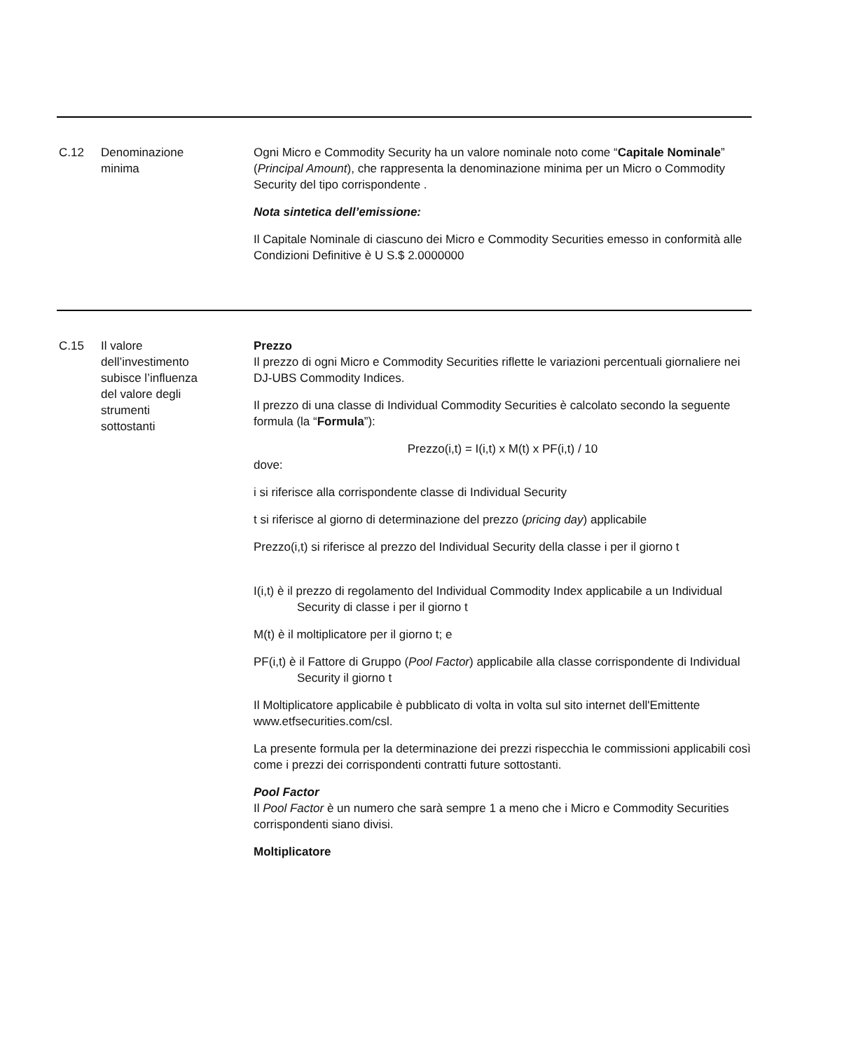| C.12 | Denominazione minima | Ogni Micro e Commodity Security ha un valore nominale noto come “ Capitale Nominale ” ( Principal Amount ), che rappresenta la denominazione minima per un Micro o Commodity Security del tipo corrispondente . Nota sintetica dell’emissione: Il Capitale Nominale di ciascuno dei Micro e Commodity Securities emesso in conformità alle Condizioni Definitive è U S.$ 2.0000000 |
| C.15 | Il valore dell’investimento subisce l’influenza del valore degli strumenti sottostanti | Prezzo Il prezzo di ogni Micro e Commodity Securities riflette le variazioni percentuali giornaliere nei DJ-UBS Commodity Indices. Il prezzo di una classe di Individual Commodity Securities è calcolato secondo la seguente formula (la “ Formula ”): Prezzo(i,t) = I(i,t) x M(t) x PF(i,t) / 10 dove: i si riferisce alla corrispondente classe di Individual Security t si riferisce al giorno di determinazione del prezzo ( pricing day ) applicabile Prezzo(i,t) si riferisce al prezzo del Individual Security della classe i per il giorno t I(i,t) è il prezzo di regolamento del Individual Commodity Index applicabile a un Individual Security di classe i per il giorno t M(t) è il moltiplicatore per il giorno t; e PF(i,t) è il Fattore di Gruppo ( Pool Factor ) applicabile alla classe corrispondente di Individual Security il giorno t Il Moltiplicatore applicabile è pubblicato di volta in volta sul sito internet dell'Emittente www.etfsecurities.com/csl. La presente formula per la determinazione dei prezzi rispecchia le commissioni applicabili così come i prezzi dei corrispondenti contratti future sottostanti. Pool Factor Il Pool Factor è un numero che sarà sempre 1 a meno che i Micro e Commodity Securities corrispondenti siano divisi. Moltiplicatore |